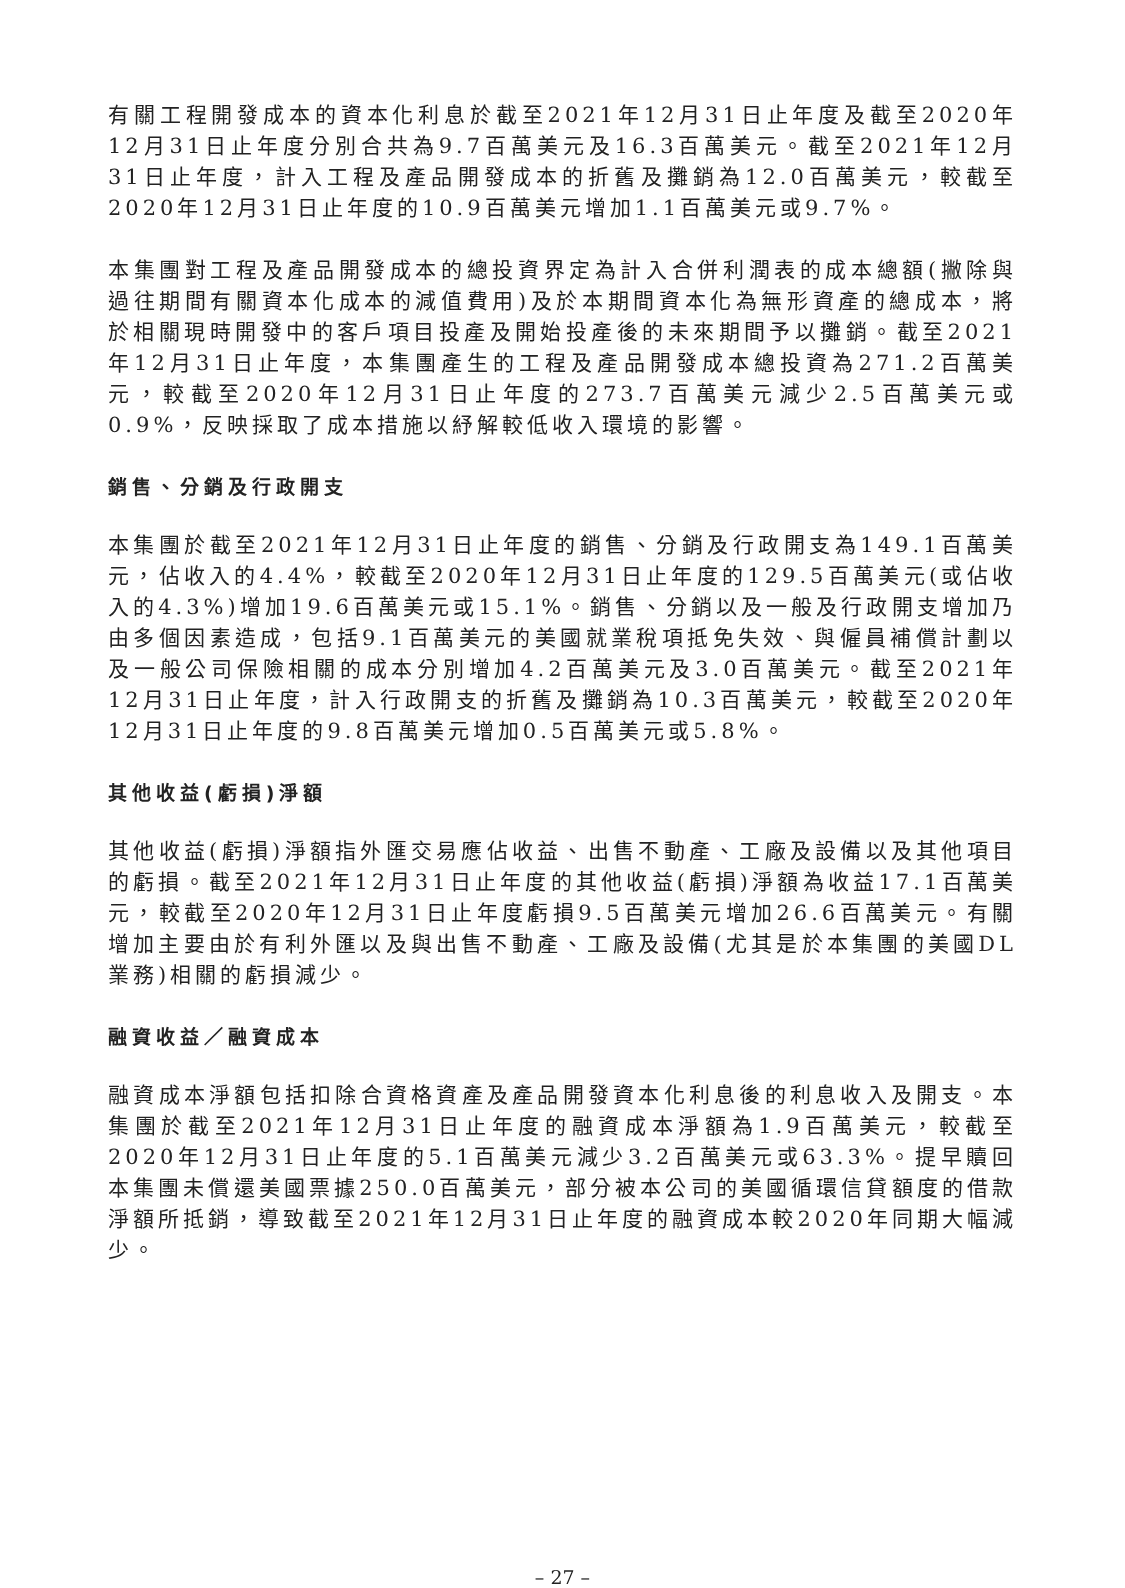有關工程開發成本的資本化利息於截至2021年12月31日止年度及截至2020年12月31日止年度分別合共為9.7百萬美元及16.3百萬美元。截至2021年12月31日止年度，計入工程及產品開發成本的折舊及攤銷為12.0百萬美元，較截至2020年12月31日止年度的10.9百萬美元增加1.1百萬美元或9.7%。
本集團對工程及產品開發成本的總投資界定為計入合併利潤表的成本總額(撇除與過往期間有關資本化成本的減值費用)及於本期間資本化為無形資產的總成本，將於相關現時開發中的客戶項目投產及開始投產後的未來期間予以攤銷。截至2021年12月31日止年度，本集團產生的工程及產品開發成本總投資為271.2百萬美元，較截至2020年12月31日止年度的273.7百萬美元減少2.5百萬美元或0.9%，反映採取了成本措施以紓解較低收入環境的影響。
銷售、分銷及行政開支
本集團於截至2021年12月31日止年度的銷售、分銷及行政開支為149.1百萬美元，佔收入的4.4%，較截至2020年12月31日止年度的129.5百萬美元(或佔收入的4.3%)增加19.6百萬美元或15.1%。銷售、分銷以及一般及行政開支增加乃由多個因素造成，包括9.1百萬美元的美國就業稅項抵免失效、與僱員補償計劃以及一般公司保險相關的成本分別增加4.2百萬美元及3.0百萬美元。截至2021年12月31日止年度，計入行政開支的折舊及攤銷為10.3百萬美元，較截至2020年12月31日止年度的9.8百萬美元增加0.5百萬美元或5.8%。
其他收益(虧損)淨額
其他收益(虧損)淨額指外匯交易應佔收益、出售不動產、工廠及設備以及其他項目的虧損。截至2021年12月31日止年度的其他收益(虧損)淨額為收益17.1百萬美元，較截至2020年12月31日止年度虧損9.5百萬美元增加26.6百萬美元。有關增加主要由於有利外匯以及與出售不動產、工廠及設備(尤其是於本集團的美國DL業務)相關的虧損減少。
融資收益／融資成本
融資成本淨額包括扣除合資格資產及產品開發資本化利息後的利息收入及開支。本集團於截至2021年12月31日止年度的融資成本淨額為1.9百萬美元，較截至2020年12月31日止年度的5.1百萬美元減少3.2百萬美元或63.3%。提早贖回本集團未償還美國票據250.0百萬美元，部分被本公司的美國循環信貸額度的借款淨額所抵銷，導致截至2021年12月31日止年度的融資成本較2020年同期大幅減少。
– 27 –